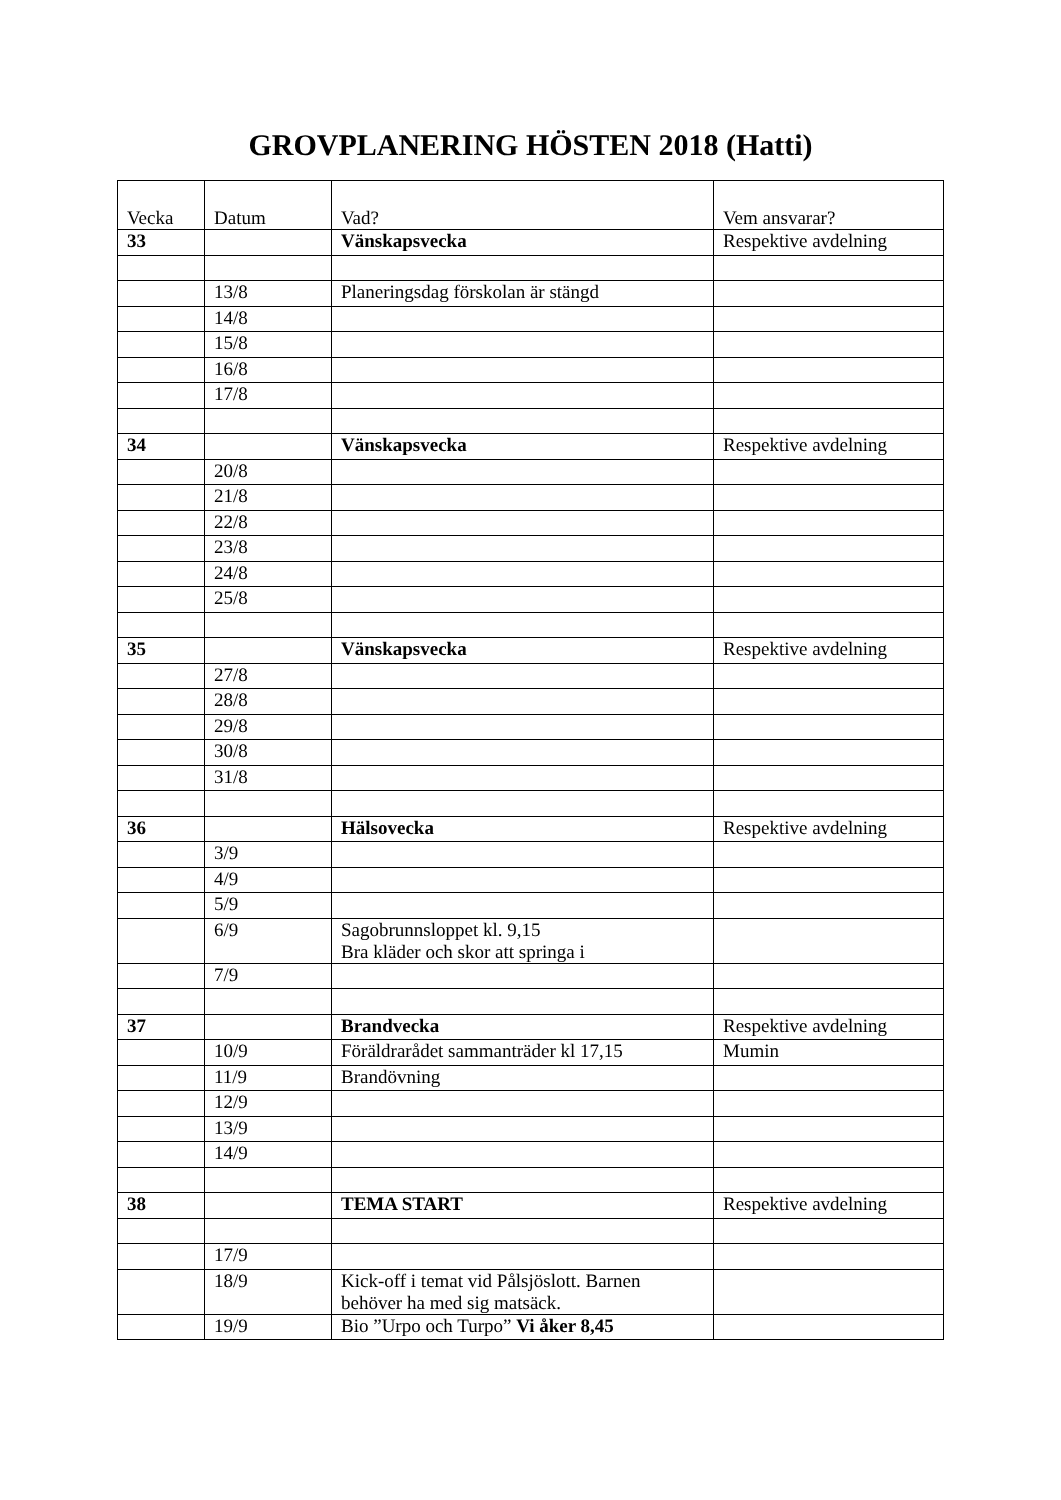GROVPLANERING HÖSTEN 2018 (Hatti)
| Vecka | Datum | Vad? | Vem ansvarar? |
| 33 | | Vänskapsvecka | Respektive avdelning |
| | 13/8 | Planeringsdag förskolan är stängd | |
| | 14/8 | | |
| | 15/8 | | |
| | 16/8 | | |
| | 17/8 | | |
| 34 | | Vänskapsvecka | Respektive avdelning |
| | 20/8 | | |
| | 21/8 | | |
| | 22/8 | | |
| | 23/8 | | |
| | 24/8 | | |
| | 25/8 | | |
| 35 | | Vänskapsvecka | Respektive avdelning |
| | 27/8 | | |
| | 28/8 | | |
| | 29/8 | | |
| | 30/8 | | |
| | 31/8 | | |
| 36 | | Hälsovecka | Respektive avdelning |
| | 3/9 | | |
| | 4/9 | | |
| | 5/9 | | |
| | 6/9 | Sagobrunnsloppet kl. 9,15 Bra kläder och skor att springa i | |
| | 7/9 | | |
| 37 | | Brandvecka | Respektive avdelning |
| | 10/9 | Föräldrarådet sammanträder kl 17,15 | Mumin |
| | 11/9 | Brandövning | |
| | 12/9 | | |
| | 13/9 | | |
| | 14/9 | | |
| 38 | | TEMA START | Respektive avdelning |
| | 17/9 | | |
| | 18/9 | Kick-off i temat vid Pålsjöslott. Barnen behöver ha med sig matsäck. | |
| | 19/9 | Bio ”Urpo och Turpo” Vi åker 8,45 | |